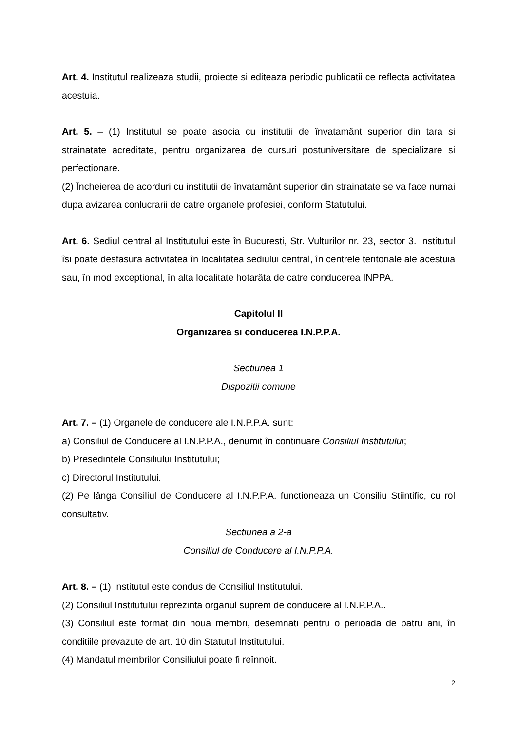Art. 4. Institutul realizeaza studii, proiecte si editeaza periodic publicatii ce reflecta activitatea acestuia.
Art. 5. – (1) Institutul se poate asocia cu institutii de învatamânt superior din tara si strainatate acreditate, pentru organizarea de cursuri postuniversitare de specializare si perfectionare.
(2) Încheierea de acorduri cu institutii de învatamânt superior din strainatate se va face numai dupa avizarea conlucrarii de catre organele profesiei, conform Statutului.
Art. 6. Sediul central al Institutului este în Bucuresti, Str. Vulturilor nr. 23, sector 3. Institutul îsi poate desfasura activitatea în localitatea sediului central, în centrele teritoriale ale acestuia sau, în mod exceptional, în alta localitate hotarâta de catre conducerea INPPA.
Capitolul II
Organizarea si conducerea I.N.P.P.A.
Sectiunea 1
Dispozitii comune
Art. 7. – (1) Organele de conducere ale I.N.P.P.A. sunt:
a) Consiliul de Conducere al I.N.P.P.A., denumit în continuare Consiliul Institutului;
b) Presedintele Consiliului Institutului;
c) Directorul Institutului.
(2) Pe lânga Consiliul de Conducere al I.N.P.P.A. functioneaza un Consiliu Stiintific, cu rol consultativ.
Sectiunea a 2-a
Consiliul de Conducere al I.N.P.P.A.
Art. 8. – (1) Institutul este condus de Consiliul Institutului.
(2) Consiliul Institutului reprezinta organul suprem de conducere al I.N.P.P.A..
(3) Consiliul este format din noua membri, desemnati pentru o perioada de patru ani, în conditiile prevazute de art. 10 din Statutul Institutului.
(4) Mandatul membrilor Consiliului poate fi reînnoit.
2